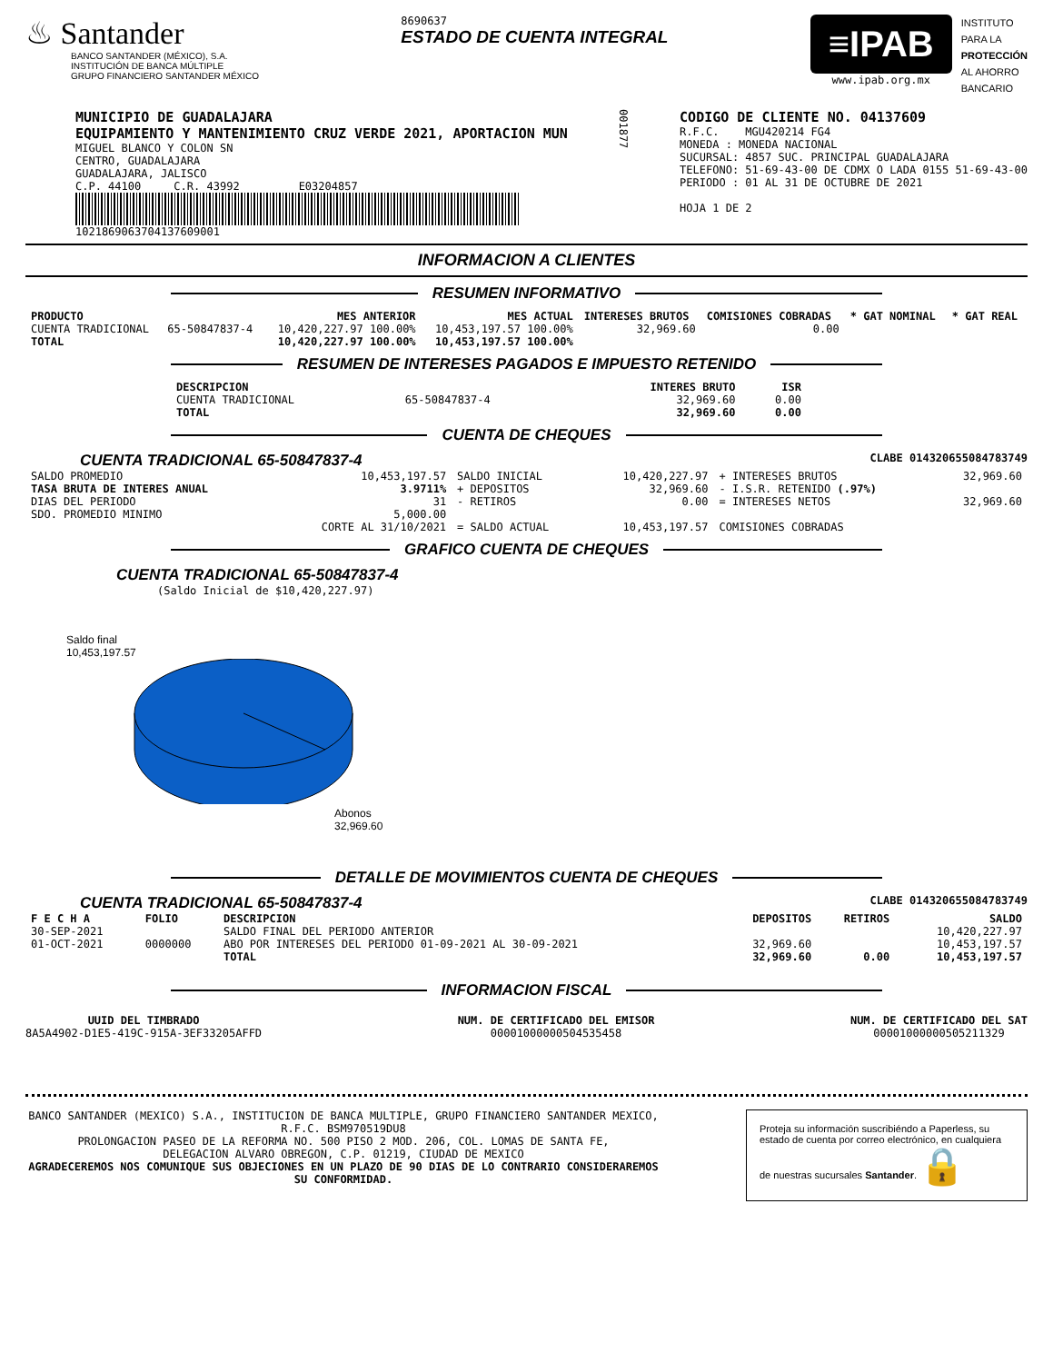♨ Santander
BANCO SANTANDER (MÉXICO), S.A.
INSTITUCIÓN DE BANCA MÚLTIPLE
GRUPO FINANCIERO SANTANDER MÉXICO
8690637
ESTADO DE CUENTA INTEGRAL
≡IPAB
www.ipab.org.mx
INSTITUTO
PARA LA
PROTECCIÓN
AL AHORRO
BANCARIO
MUNICIPIO DE GUADALAJARA
EQUIPAMIENTO Y MANTENIMIENTO CRUZ VERDE 2021, APORTACION MUN
MIGUEL BLANCO Y COLON SN
CENTRO, GUADALAJARA
GUADALAJARA, JALISCO
C.P. 44100 C.R. 43992 E03204857
1021869063704137609001
001877
CODIGO DE CLIENTE NO. 04137609
R.F.C. MGU420214 FG4
MONEDA : MONEDA NACIONAL
SUCURSAL: 4857 SUC. PRINCIPAL GUADALAJARA
TELEFONO: 51-69-43-00 DE CDMX O LADA 0155 51-69-43-00
PERIODO : 01 AL 31 DE OCTUBRE DE 2021
HOJA 1 DE 2
INFORMACION A CLIENTES
RESUMEN INFORMATIVO
| PRODUCTO | | MES ANTERIOR | MES ACTUAL | INTERESES BRUTOS | COMISIONES COBRADAS | * GAT NOMINAL | * GAT REAL |
| CUENTA TRADICIONAL | 65-50847837-4 | 10,420,227.97 100.00% | 10,453,197.57 100.00% | 32,969.60 | 0.00 | | |
| TOTAL | | 10,420,227.97 100.00% | 10,453,197.57 100.00% | | | | |
RESUMEN DE INTERESES PAGADOS E IMPUESTO RETENIDO
| DESCRIPCION | | INTERES BRUTO | ISR |
| CUENTA TRADICIONAL | 65-50847837-4 | 32,969.60 | 0.00 |
| TOTAL | | 32,969.60 | 0.00 |
CUENTA DE CHEQUES
CUENTA TRADICIONAL 65-50847837-4 CLABE 014320655084783749
| SALDO PROMEDIO | 10,453,197.57 | SALDO INICIAL | 10,420,227.97 | + INTERESES BRUTOS | 32,969.60 |
| TASA BRUTA DE INTERES ANUAL | 3.9711% | + DEPOSITOS | 32,969.60 | - I.S.R. RETENIDO (.97%) | |
| DIAS DEL PERIODO | 31 | - RETIROS | 0.00 | = INTERESES NETOS | 32,969.60 |
| SDO. PROMEDIO MINIMO | 5,000.00 | | | | |
| | CORTE AL 31/10/2021 | = SALDO ACTUAL | 10,453,197.57 | COMISIONES COBRADAS | |
GRAFICO CUENTA DE CHEQUES
CUENTA TRADICIONAL 65-50847837-4
(Saldo Inicial de $10,420,227.97)
Saldo final
10,453,197.57
Abonos
32,969.60
DETALLE DE MOVIMIENTOS CUENTA DE CHEQUES
CUENTA TRADICIONAL 65-50847837-4 CLABE 014320655084783749
| F E C H A | FOLIO | DESCRIPCION | DEPOSITOS | RETIROS | SALDO |
| --- | --- | --- | --- | --- | --- |
| 30-SEP-2021 | | SALDO FINAL DEL PERIODO ANTERIOR | | | 10,420,227.97 |
| 01-OCT-2021 | 0000000 | ABO POR INTERESES DEL PERIODO 01-09-2021 AL 30-09-2021 | 32,969.60 | | 10,453,197.57 |
| | | TOTAL | 32,969.60 | 0.00 | 10,453,197.57 |
INFORMACION FISCAL
UUID DEL TIMBRADO
8A5A4902-D1E5-419C-915A-3EF33205AFFD
NUM. DE CERTIFICADO DEL EMISOR
00001000000504535458
NUM. DE CERTIFICADO DEL SAT
00001000000505211329
BANCO SANTANDER (MEXICO) S.A., INSTITUCION DE BANCA MULTIPLE, GRUPO FINANCIERO SANTANDER MEXICO,
R.F.C. BSM970519DU8
PROLONGACION PASEO DE LA REFORMA NO. 500 PISO 2 MOD. 206, COL. LOMAS DE SANTA FE,
DELEGACION ALVARO OBREGON, C.P. 01219, CIUDAD DE MEXICO
AGRADECEREMOS NOS COMUNIQUE SUS OBJECIONES EN UN PLAZO DE 90 DIAS DE LO CONTRARIO CONSIDERAREMOS SU CONFORMIDAD.
Proteja su información suscribiéndo a Paperless, su estado de cuenta por correo electrónico, en cualquiera de nuestras sucursales Santander. 🔒